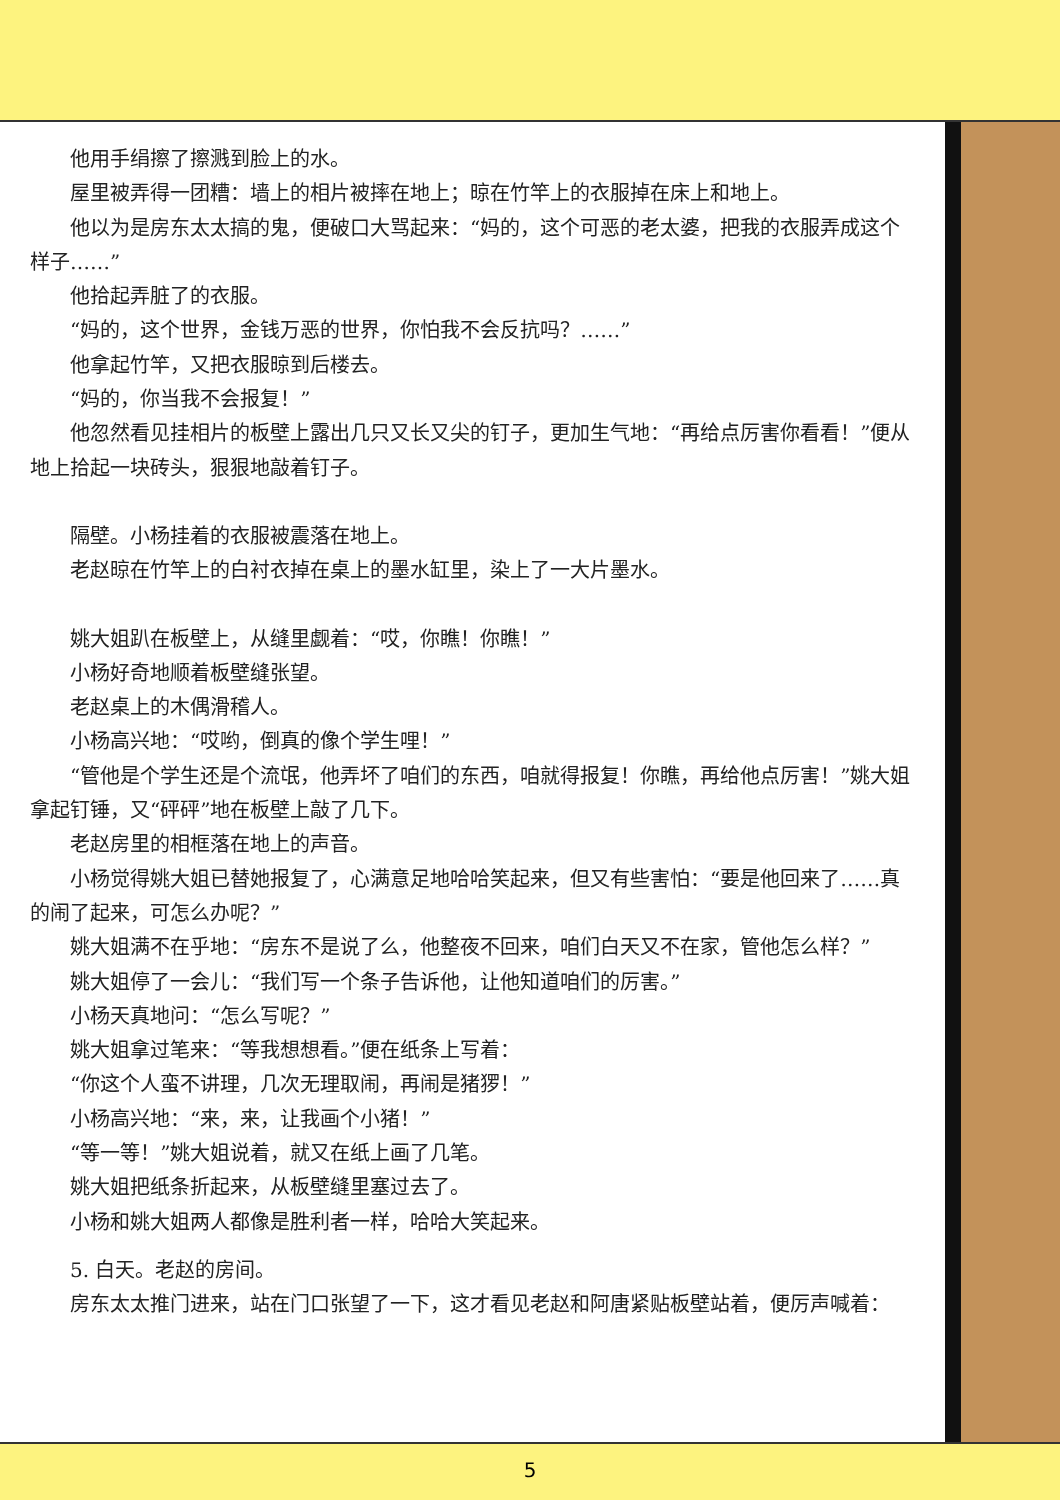他用手绢擦了擦溅到脸上的水。
屋里被弄得一团糟：墙上的相片被摔在地上；晾在竹竿上的衣服掉在床上和地上。
他以为是房东太太搞的鬼，便破口大骂起来：“妈的，这个可恶的老太婆，把我的衣服弄成这个样子……”
他拾起弄脏了的衣服。
“妈的，这个世界，金钱万恶的世界，你怕我不会反抗吗？……”
他拿起竹竿，又把衣服晾到后楼去。
“妈的，你当我不会报复！”
他忽然看见挂相片的板壁上露出几只又长又尖的钉子，更加生气地：“再给点厉害你看看！”便从地上拾起一块砖头，狠狠地敲着钉子。
隔壁。小杨挂着的衣服被震落在地上。
老赵晾在竹竿上的白衬衣掉在桌上的墨水缸里，染上了一大片墨水。
姚大姐趴在板壁上，从缝里觑着：“哎，你瞧！你瞧！”
小杨好奇地顺着板壁缝张望。
老赵桌上的木偶滑稽人。
小杨高兴地：“哎哟，倒真的像个学生哩！”
“管他是个学生还是个流氓，他弄坏了咱们的东西，咱就得报复！你瞧，再给他点厉害！”姚大姐拿起钉锤，又“砰砰”地在板壁上敲了几下。
老赵房里的相框落在地上的声音。
小杨觉得姚大姐已替她报复了，心满意足地哈哈笑起来，但又有些害怕：“要是他回来了……真的闹了起来，可怎么办呢？”
姚大姐满不在乎地：“房东不是说了么，他整夜不回来，咱们白天又不在家，管他怎么样？”
姚大姐停了一会儿：“我们写一个条子告诉他，让他知道咱们的厉害。”
小杨天真地问：“怎么写呢？”
姚大姐拿过笔来：“等我想想看。”便在纸条上写着：
“你这个人蛮不讲理，几次无理取闹，再闹是猪猡！”
小杨高兴地：“来，来，让我画个小猪！”
“等一等！”姚大姐说着，就又在纸上画了几笔。
姚大姐把纸条折起来，从板壁缝里塞过去了。
小杨和姚大姐两人都像是胜利者一样，哈哈大笑起来。
5. 白天。老赵的房间。
房东太太推门进来，站在门口张望了一下，这才看见老赵和阿唐紧贴板壁站着，便厉声喊着：
5